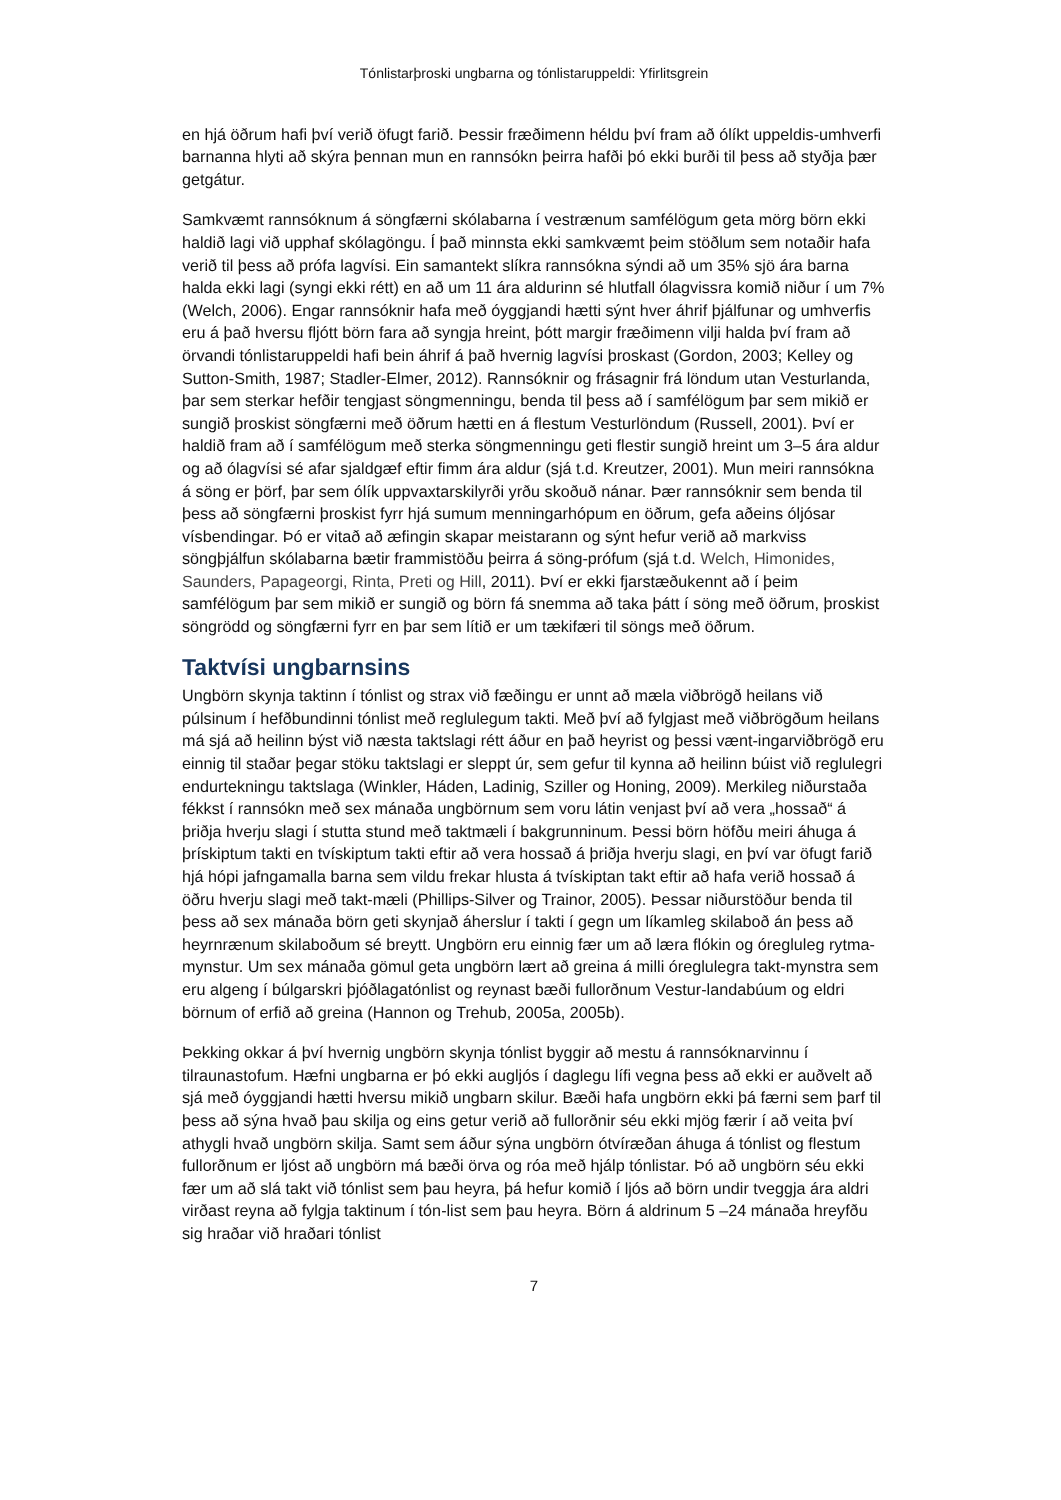Tónlistarþroski ungbarna og tónlistaruppeldi: Yfirlitsgrein
en hjá öðrum hafi því verið öfugt farið. Þessir fræðimenn héldu því fram að ólíkt uppeldis-umhverfi barnanna hlyti að skýra þennan mun en rannsókn þeirra hafði þó ekki burði til þess að styðja þær getgátur.
Samkvæmt rannsóknum á söngfærni skólabarna í vestrænum samfélögum geta mörg börn ekki haldið lagi við upphaf skólagöngu. Í það minnsta ekki samkvæmt þeim stöðlum sem notaðir hafa verið til þess að prófa lagvísi. Ein samantekt slíkra rannsókna sýndi að um 35% sjö ára barna halda ekki lagi (syngi ekki rétt) en að um 11 ára aldurinn sé hlutfall ólagvissra komið niður í um 7% (Welch, 2006). Engar rannsóknir hafa með óyggjandi hætti sýnt hver áhrif þjálfunar og umhverfis eru á það hversu fljótt börn fara að syngja hreint, þótt margir fræðimenn vilji halda því fram að örvandi tónlistaruppeldi hafi bein áhrif á það hvernig lagvísi þroskast (Gordon, 2003; Kelley og Sutton-Smith, 1987; Stadler-Elmer, 2012). Rannsóknir og frásagnir frá löndum utan Vesturlanda, þar sem sterkar hefðir tengjast söngmenningu, benda til þess að í samfélögum þar sem mikið er sungið þroskist söngfærni með öðrum hætti en á flestum Vesturlöndum (Russell, 2001). Því er haldið fram að í samfélögum með sterka söngmenningu geti flestir sungið hreint um 3–5 ára aldur og að ólagvísi sé afar sjaldgæf eftir fimm ára aldur (sjá t.d. Kreutzer, 2001). Mun meiri rannsókna á söng er þörf, þar sem ólík uppvaxtarskilyrði yrðu skoðuð nánar. Þær rannsóknir sem benda til þess að söngfærni þroskist fyrr hjá sumum menningarhópum en öðrum, gefa aðeins óljósar vísbendingar. Þó er vitað að æfingin skapar meistarann og sýnt hefur verið að markviss söngþjálfun skólabarna bætir frammistöðu þeirra á söng-prófum (sjá t.d. Welch, Himonides, Saunders, Papageorgi, Rinta, Preti og Hill, 2011). Því er ekki fjarstæðukennt að í þeim samfélögum þar sem mikið er sungið og börn fá snemma að taka þátt í söng með öðrum, þroskist söngrödd og söngfærni fyrr en þar sem lítið er um tækifæri til söngs með öðrum.
Taktvísi ungbarnsins
Ungbörn skynja taktinn í tónlist og strax við fæðingu er unnt að mæla viðbrögð heilans við púlsinum í hefðbundinni tónlist með reglulegum takti. Með því að fylgjast með viðbrögðum heilans má sjá að heilinn býst við næsta taktslagi rétt áður en það heyrist og þessi vænt-ingarviðbrögð eru einnig til staðar þegar stöku taktslagi er sleppt úr, sem gefur til kynna að heilinn búist við reglulegri endurtekningu taktslaga (Winkler, Háden, Ladinig, Sziller og Honing, 2009). Merkileg niðurstaða fékkst í rannsókn með sex mánaða ungbörnum sem voru látin venjast því að vera „hossað“ á þriðja hverju slagi í stutta stund með taktmæli í bakgrunninum. Þessi börn höfðu meiri áhuga á þrískiptum takti en tvískiptum takti eftir að vera hossað á þriðja hverju slagi, en því var öfugt farið hjá hópi jafngamalla barna sem vildu frekar hlusta á tvískiptan takt eftir að hafa verið hossað á öðru hverju slagi með takt-mæli (Phillips-Silver og Trainor, 2005). Þessar niðurstöður benda til þess að sex mánaða börn geti skynjað áherslur í takti í gegn um líkamleg skilaboð án þess að heyrnrænum skilaboðum sé breytt. Ungbörn eru einnig fær um að læra flókin og óregluleg rytma-mynstur. Um sex mánaða gömul geta ungbörn lært að greina á milli óreglulegra takt-mynstra sem eru algeng í búlgarskri þjóðlagatónlist og reynast bæði fullorðnum Vestur-landabúum og eldri börnum of erfið að greina (Hannon og Trehub, 2005a, 2005b).
Þekking okkar á því hvernig ungbörn skynja tónlist byggir að mestu á rannsóknarvinnu í tilraunastofum. Hæfni ungbarna er þó ekki augljós í daglegu lífi vegna þess að ekki er auðvelt að sjá með óyggjandi hætti hversu mikið ungbarn skilur. Bæði hafa ungbörn ekki þá færni sem þarf til þess að sýna hvað þau skilja og eins getur verið að fullorðnir séu ekki mjög færir í að veita því athygli hvað ungbörn skilja. Samt sem áður sýna ungbörn ótvíræðan áhuga á tónlist og flestum fullorðnum er ljóst að ungbörn má bæði örva og róa með hjálp tónlistar. Þó að ungbörn séu ekki fær um að slá takt við tónlist sem þau heyra, þá hefur komið í ljós að börn undir tveggja ára aldri virðast reyna að fylgja taktinum í tón-list sem þau heyra. Börn á aldrinum 5 –24 mánaða hreyfðu sig hraðar við hraðari tónlist
7